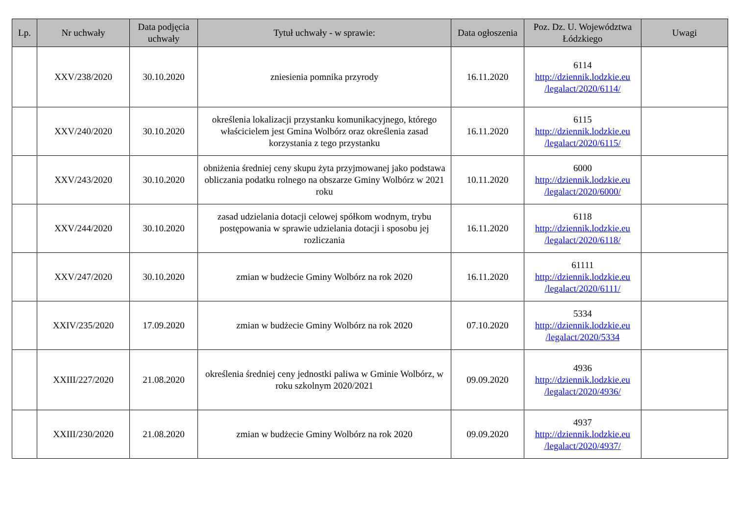| Lp. | Nr uchwały | Data podjęcia uchwały | Tytuł uchwały - w sprawie: | Data ogłoszenia | Poz. Dz. U. Województwa Łódzkiego | Uwagi |
| --- | --- | --- | --- | --- | --- | --- |
| | XXV/238/2020 | 30.10.2020 | zniesienia pomnika przyrody | 16.11.2020 | 6114 http://dziennik.lodzkie.eu /legalact/2020/6114/ | |
| | XXV/240/2020 | 30.10.2020 | określenia lokalizacji przystanku komunikacyjnego, którego właścicielem jest Gmina Wolbórz oraz określenia zasad korzystania z tego przystanku | 16.11.2020 | 6115 http://dziennik.lodzkie.eu /legalact/2020/6115/ | |
| | XXV/243/2020 | 30.10.2020 | obniżenia średniej ceny skupu żyta przyjmowanej jako podstawa obliczania podatku rolnego na obszarze Gminy Wolbórz w 2021 roku | 10.11.2020 | 6000 http://dziennik.lodzkie.eu /legalact/2020/6000/ | |
| | XXV/244/2020 | 30.10.2020 | zasad udzielania dotacji celowej spółkom wodnym, trybu postępowania w sprawie udzielania dotacji i sposobu jej rozliczania | 16.11.2020 | 6118 http://dziennik.lodzkie.eu /legalact/2020/6118/ | |
| | XXV/247/2020 | 30.10.2020 | zmian w budżecie Gminy Wolbórz na rok 2020 | 16.11.2020 | 61111 http://dziennik.lodzkie.eu /legalact/2020/6111/ | |
| | XXIV/235/2020 | 17.09.2020 | zmian w budżecie Gminy Wolbórz na rok 2020 | 07.10.2020 | 5334 http://dziennik.lodzkie.eu /legalact/2020/5334 | |
| | XXIII/227/2020 | 21.08.2020 | określenia średniej ceny jednostki paliwa w Gminie Wolbórz, w roku szkolnym 2020/2021 | 09.09.2020 | 4936 http://dziennik.lodzkie.eu /legalact/2020/4936/ | |
| | XXIII/230/2020 | 21.08.2020 | zmian w budżecie Gminy Wolbórz na rok 2020 | 09.09.2020 | 4937 http://dziennik.lodzkie.eu /legalact/2020/4937/ | |